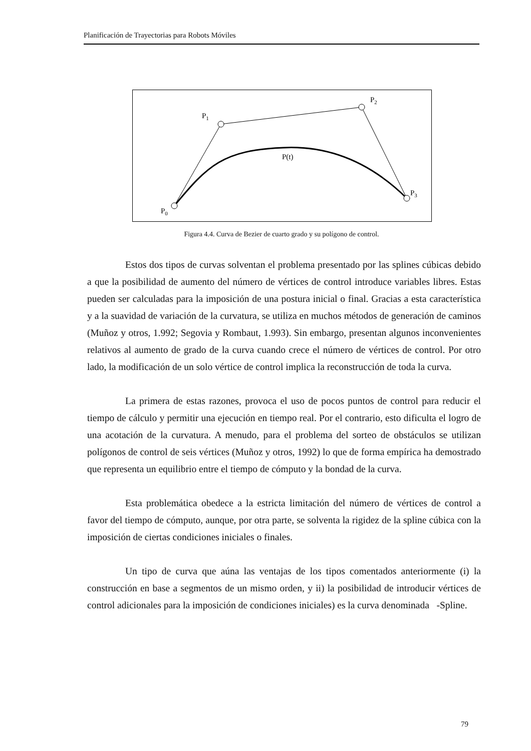Planificación de Trayectorias para Robots Móviles
P0
P1
P2
P3
P(t)
Figura 4.4. Curva de Bezier de cuarto grado y su polígono de control.
Estos dos tipos de curvas solventan el problema presentado por las splines cúbicas debido a que la posibilidad de aumento del número de vértices de control introduce variables libres. Estas pueden ser calculadas para la imposición de una postura inicial o final. Gracias a esta característica y a la suavidad de variación de la curvatura, se utiliza en muchos métodos de generación de caminos (Muñoz y otros, 1.992; Segovia y Rombaut, 1.993). Sin embargo, presentan algunos inconvenientes relativos al aumento de grado de la curva cuando crece el número de vértices de control. Por otro lado, la modificación de un solo vértice de control implica la reconstrucción de toda la curva.
La primera de estas razones, provoca el uso de pocos puntos de control para reducir el tiempo de cálculo y permitir una ejecución en tiempo real. Por el contrario, esto dificulta el logro de una acotación de la curvatura. A menudo, para el problema del sorteo de obstáculos se utilizan polígonos de control de seis vértices (Muñoz y otros, 1992) lo que de forma empírica ha demostrado que representa un equilibrio entre el tiempo de cómputo y la bondad de la curva.
Esta problemática obedece a la estricta limitación del número de vértices de control a favor del tiempo de cómputo, aunque, por otra parte, se solventa la rigidez de la spline cúbica con la imposición de ciertas condiciones iniciales o finales.
Un tipo de curva que aúna las ventajas de los tipos comentados anteriormente (i) la construcción en base a segmentos de un mismo orden, y ii) la posibilidad de introducir vértices de control adicionales para la imposición de condiciones iniciales) es la curva denominada -Spline.
79